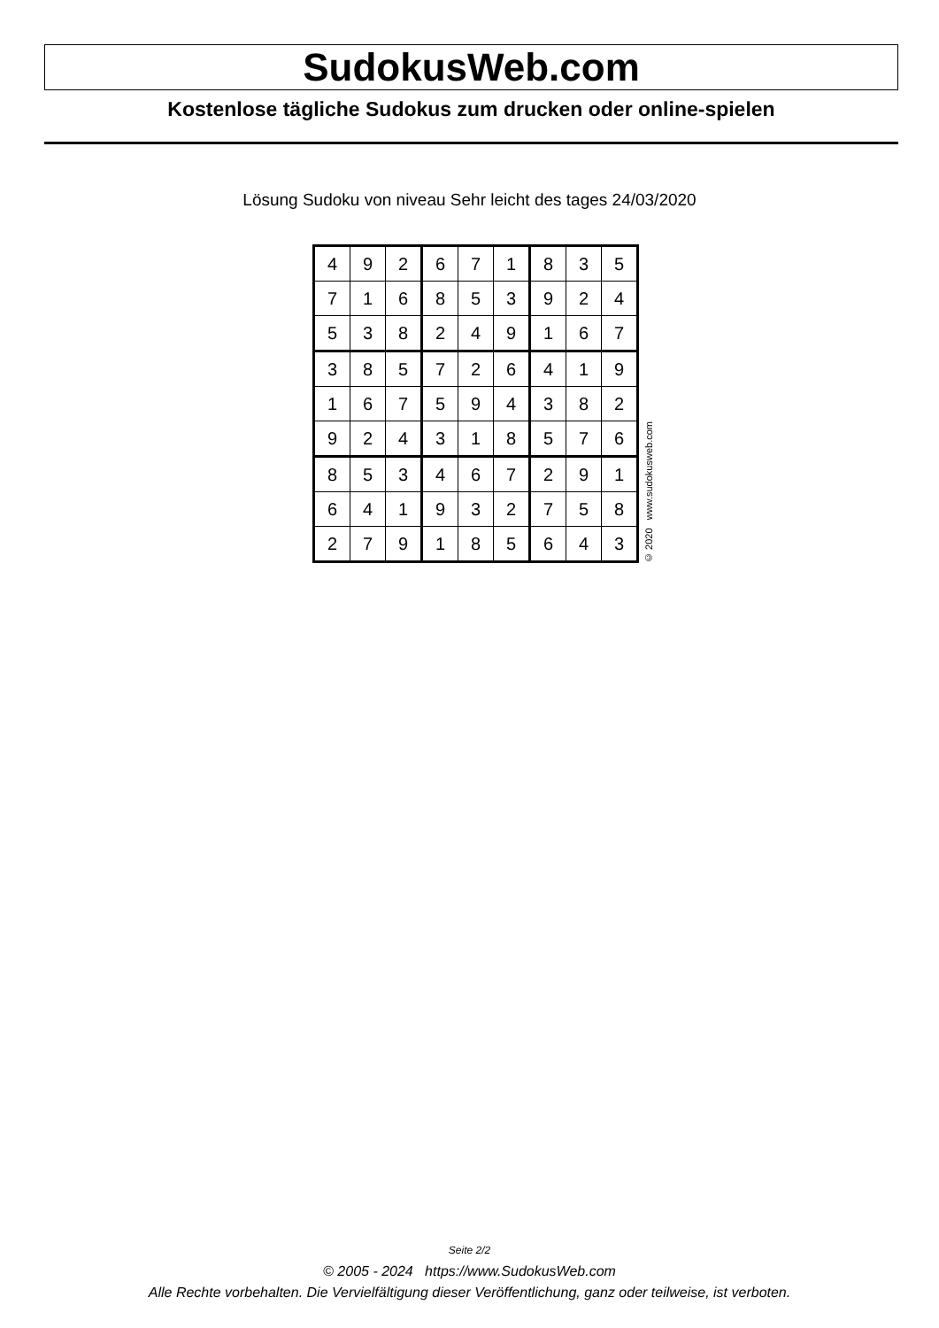SudokusWeb.com
Kostenlose tägliche Sudokus zum drucken oder online-spielen
Lösung Sudoku von niveau Sehr leicht des tages 24/03/2020
| 4 | 9 | 2 | 6 | 7 | 1 | 8 | 3 | 5 |
| 7 | 1 | 6 | 8 | 5 | 3 | 9 | 2 | 4 |
| 5 | 3 | 8 | 2 | 4 | 9 | 1 | 6 | 7 |
| 3 | 8 | 5 | 7 | 2 | 6 | 4 | 1 | 9 |
| 1 | 6 | 7 | 5 | 9 | 4 | 3 | 8 | 2 |
| 9 | 2 | 4 | 3 | 1 | 8 | 5 | 7 | 6 |
| 8 | 5 | 3 | 4 | 6 | 7 | 2 | 9 | 1 |
| 6 | 4 | 1 | 9 | 3 | 2 | 7 | 5 | 8 |
| 2 | 7 | 9 | 1 | 8 | 5 | 6 | 4 | 3 |
© 2020 www.sudokusweb.com
Seite 2/2
© 2005 - 2024 https://www.SudokusWeb.com
Alle Rechte vorbehalten. Die Vervielfältigung dieser Veröffentlichung, ganz oder teilweise, ist verboten.